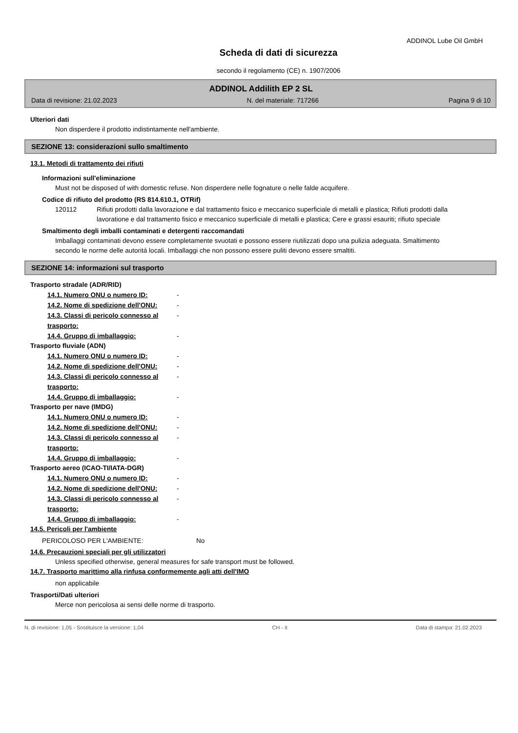ADDINOL Lube Oil GmbH
Scheda di dati di sicurezza
secondo il regolamento (CE) n. 1907/2006
ADDINOL Addilith EP 2 SL
Data di revisione: 21.02.2023 N. del materiale: 717266 Pagina 9 di 10
Ulteriori dati
Non disperdere il prodotto indistintamente nell'ambiente.
SEZIONE 13: considerazioni sullo smaltimento
13.1. Metodi di trattamento dei rifiuti
Informazioni sull'eliminazione
Must not be disposed of with domestic refuse. Non disperdere nelle fognature o nelle falde acquifere.
Codice di rifiuto del prodotto (RS 814.610.1, OTRif)
120112 Rifiuti prodotti dalla lavorazione e dal trattamento fisico e meccanico superficiale di metalli e plastica; Rifiuti prodotti dalla lavoratione e dal trattamento fisico e meccanico superficiale di metalli e plastica; Cere e grassi esauriti; rifiuto speciale
Smaltimento degli imballi contaminati e detergenti raccomandati
Imballaggi contaminati devono essere completamente svuotati e possono essere riutilizzati dopo una pulizia adeguata. Smaltimento secondo le norme delle autoritá locali. Imballaggi che non possono essere puliti devono essere smaltiti.
SEZIONE 14: informazioni sul trasporto
Trasporto stradale (ADR/RID)
14.1. Numero ONU o numero ID: -
14.2. Nome di spedizione dell'ONU: -
14.3. Classi di pericolo connesso al trasporto: -
14.4. Gruppo di imballaggio: -
Trasporto fluviale (ADN)
14.1. Numero ONU o numero ID: -
14.2. Nome di spedizione dell'ONU: -
14.3. Classi di pericolo connesso al trasporto: -
14.4. Gruppo di imballaggio: -
Trasporto per nave (IMDG)
14.1. Numero ONU o numero ID: -
14.2. Nome di spedizione dell'ONU: -
14.3. Classi di pericolo connesso al trasporto: -
14.4. Gruppo di imballaggio: -
Trasporto aereo (ICAO-TI/IATA-DGR)
14.1. Numero ONU o numero ID: -
14.2. Nome di spedizione dell'ONU: -
14.3. Classi di pericolo connesso al trasporto: -
14.4. Gruppo di imballaggio: -
14.5. Pericoli per l'ambiente
PERICOLOSO PER L'AMBIENTE: No
14.6. Precauzioni speciali per gli utilizzatori
Unless specified otherwise, general measures for safe transport must be followed.
14.7. Trasporto marittimo alla rinfusa conformemente agli atti dell'IMO
non applicabile
Trasporti/Dati ulteriori
Merce non pericolosa ai sensi delle norme di trasporto.
N. di revisione: 1,05 - Sostituisce la versione: 1,04 CH - it Data di stampa: 21.02.2023